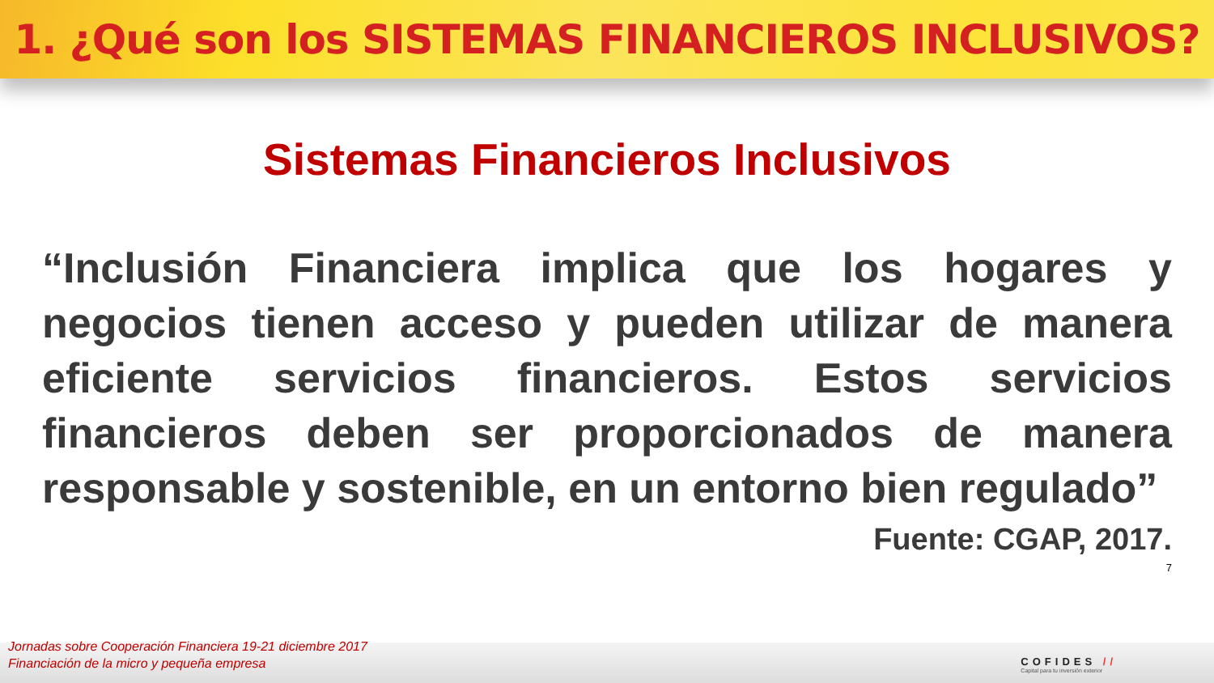1. ¿Qué son los SISTEMAS FINANCIEROS INCLUSIVOS?
Sistemas Financieros Inclusivos
“Inclusión Financiera implica que los hogares y negocios tienen acceso y pueden utilizar de manera eficiente servicios financieros. Estos servicios financieros deben ser proporcionados de manera responsable y sostenible, en un entorno bien regulado”
Fuente: CGAP, 2017.
7
Jornadas sobre Cooperación Financiera 19-21 diciembre 2017
Financiación de la micro y pequeña empresa
COFIDES //
Capital para tu inversión exterior